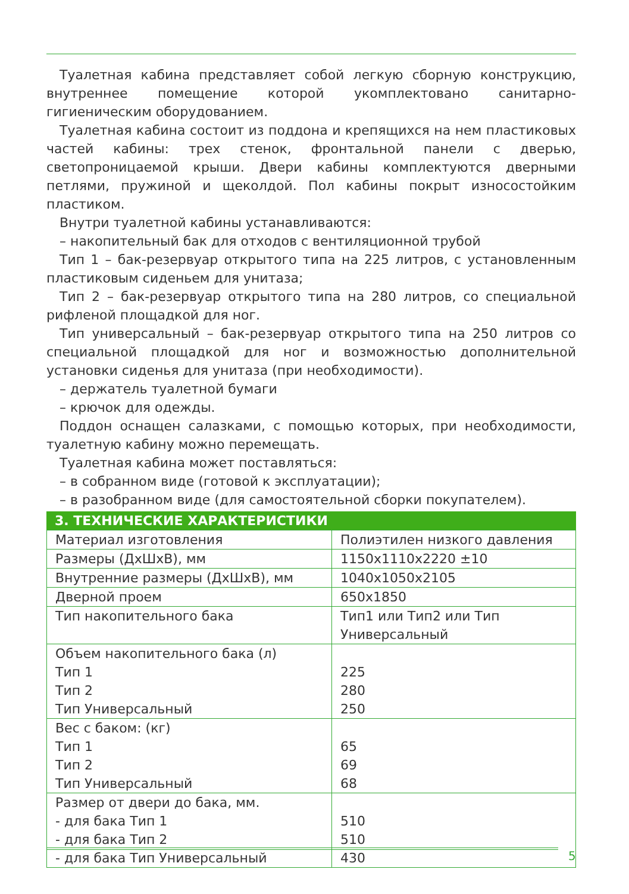Туалетная кабина представляет собой легкую сборную конструкцию, внутреннее помещение которой укомплектовано санитарно-гигиеническим оборудованием.
Туалетная кабина состоит из поддона и крепящихся на нем пластиковых частей кабины: трех стенок, фронтальной панели с дверью, светопроницаемой крыши. Двери кабины комплектуются дверными петлями, пружиной и щеколдой. Пол кабины покрыт износостойким пластиком.
Внутри туалетной кабины устанавливаются:
– накопительный бак для отходов с вентиляционной трубой
Тип 1 – бак-резервуар открытого типа на 225 литров, с установленным пластиковым сиденьем для унитаза;
Тип 2 – бак-резервуар открытого типа на 280 литров, со специальной рифленой площадкой для ног.
Тип универсальный – бак-резервуар открытого типа на 250 литров со специальной площадкой для ног и возможностью дополнительной установки сиденья для унитаза (при необходимости).
– держатель туалетной бумаги
– крючок для одежды.
Поддон оснащен салазками, с помощью которых, при необходимости, туалетную кабину можно перемещать.
Туалетная кабина может поставляться:
– в собранном виде (готовой к эксплуатации);
– в разобранном виде (для самостоятельной сборки покупателем).
3. ТЕХНИЧЕСКИЕ ХАРАКТЕРИСТИКИ
| Материал изготовления | Полиэтилен низкого давления |
| Размеры (ДхШхВ), мм | 1150x1110x2220 ±10 |
| Внутренние размеры (ДхШхВ), мм | 1040x1050x2105 |
| Дверной проем | 650x1850 |
| Тип накопительного бака | Тип1 или Тип2 или Тип Универсальный |
| Объем накопительного бака (л) Тип 1 Тип 2 Тип Универсальный | 225 280 250 |
| Вес с баком: (кг) Тип 1 Тип 2 Тип Универсальный | 65 69 68 |
| Размер от двери до бака, мм. - для бака Тип 1 - для бака Тип 2 - для бака Тип Универсальный | 510 510 430 |
5